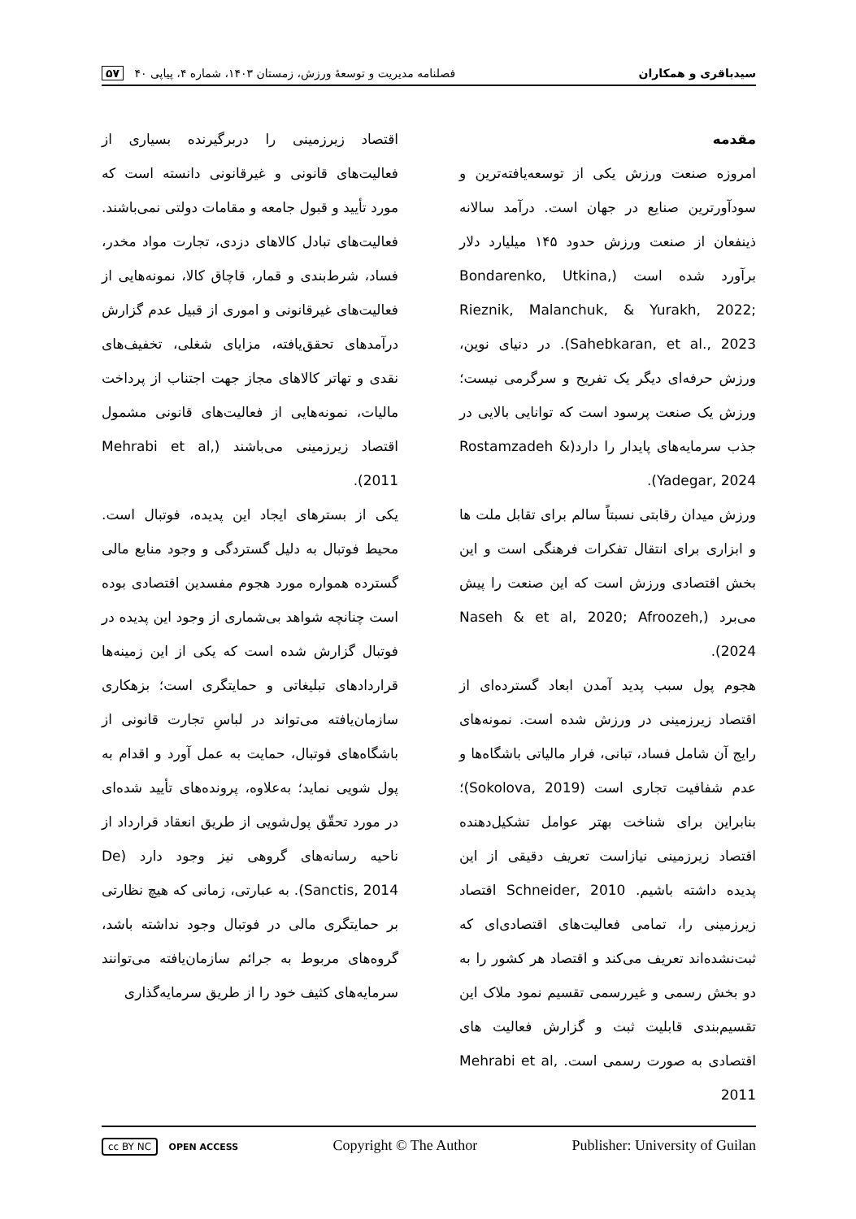سیدباقری و همکاران فصلنامه مدیریت و توسعهٔ ورزش، زمستان ۱۴۰۳، شماره ۴، پیاپی ۴۰ ۵۷
مقدمه
امروزه صنعت ورزش یکی از توسعه‌یافته‌ترین و سودآورترین صنایع در جهان است. درآمد سالانه ذینفعان از صنعت ورزش حدود ۱۴۵ میلیارد دلار برآورد شده است (Bondarenko, Utkina, Rieznik, Malanchuk, & Yurakh, 2022; Sahebkaran, et al., 2023). در دنیای نوین، ورزش حرفه‌ای دیگر یک تفریح و سرگرمی نیست؛ ورزش یک صنعت پرسود است که توانایی بالایی در جذب سرمایه‌های پایدار را دارد(Rostamzadeh & Yadegar, 2024).
ورزش میدان رقابتی نسبتاً سالم برای تقابل ملت ها و ابزاری برای انتقال تفکرات فرهنگی است و این بخش اقتصادی ورزش است که این صنعت را پیش می‌برد (Naseh & et al, 2020; Afroozeh, 2024).
هجوم پول سبب پدید آمدن ابعاد گسترده‌ای از اقتصاد زیرزمینی در ورزش شده است. نمونه‌های رایج آن شامل فساد، تبانی، فرار مالیاتی باشگاه‌ها و عدم شفافیت تجاری است (Sokolova, 2019)؛ بنابراین برای شناخت بهتر عوامل تشکیل‌دهنده اقتصاد زیرزمینی نیازاست تعریف دقیقی از این پدیده داشته باشیم. Schneider, 2010 اقتصاد زیرزمینی را، تمامی فعالیت‌های اقتصادی‌ای که ثبت‌نشده‌اند تعریف می‌کند و اقتصاد هر کشور را به دو بخش رسمی و غیررسمی تقسیم نمود ملاک این تقسیم‌بندی قابلیت ثبت و گزارش فعالیت های اقتصادی به صورت رسمی است. Mehrabi et al, 2011
اقتصاد زیرزمینی را دربرگیرنده بسیاری از فعالیت‌های قانونی و غیرقانونی دانسته است که مورد تأیید و قبول جامعه و مقامات دولتی نمی‌باشند. فعالیت‌های تبادل کالاهای دزدی، تجارت مواد مخدر، فساد، شرط‌بندی و قمار، قاچاق کالا، نمونه‌هایی از فعالیت‌های غیرقانونی و اموری از قبیل عدم گزارش درآمدهای تحقق‌یافته، مزایای شغلی، تخفیف‌های نقدی و تهاتر کالاهای مجاز جهت اجتناب از پرداخت مالیات، نمونه‌هایی از فعالیت‌های قانونی مشمول اقتصاد زیرزمینی می‌باشند (Mehrabi et al, 2011).
یکی از بسترهای ایجاد این پدیده، فوتبال است. محیط فوتبال به دلیل گستردگی و وجود منابع مالی گسترده همواره مورد هجوم مفسدین اقتصادی بوده است چنانچه شواهد بی‌شماری از وجود این پدیده در فوتبال گزارش شده است که یکی از این زمینه‌ها قراردادهای تبلیغاتی و حمایتگری است؛ بزهکاری سازمان‌یافته می‌تواند در لباسِ تجارت قانونی از باشگاه‌های فوتبال، حمایت به عمل آورد و اقدام به پول شویی نماید؛ به‌علاوه، پرونده‌های تأیید شده‌ای در مورد تحقّق پول‌شویی از طریق انعقاد قرارداد از ناحیه رسانه‌های گروهی نیز وجود دارد (De Sanctis, 2014). به عبارتی، زمانی که هیچ نظارتی بر حمایتگری مالی در فوتبال وجود نداشته باشد، گروه‌های مربوط به جرائم سازمان‌یافته می‌توانند سرمایه‌های کثیف خود را از طریق سرمایه‌گذاری
cc BY NC OPEN ACCESS Copyright © The Author Publisher: University of Guilan